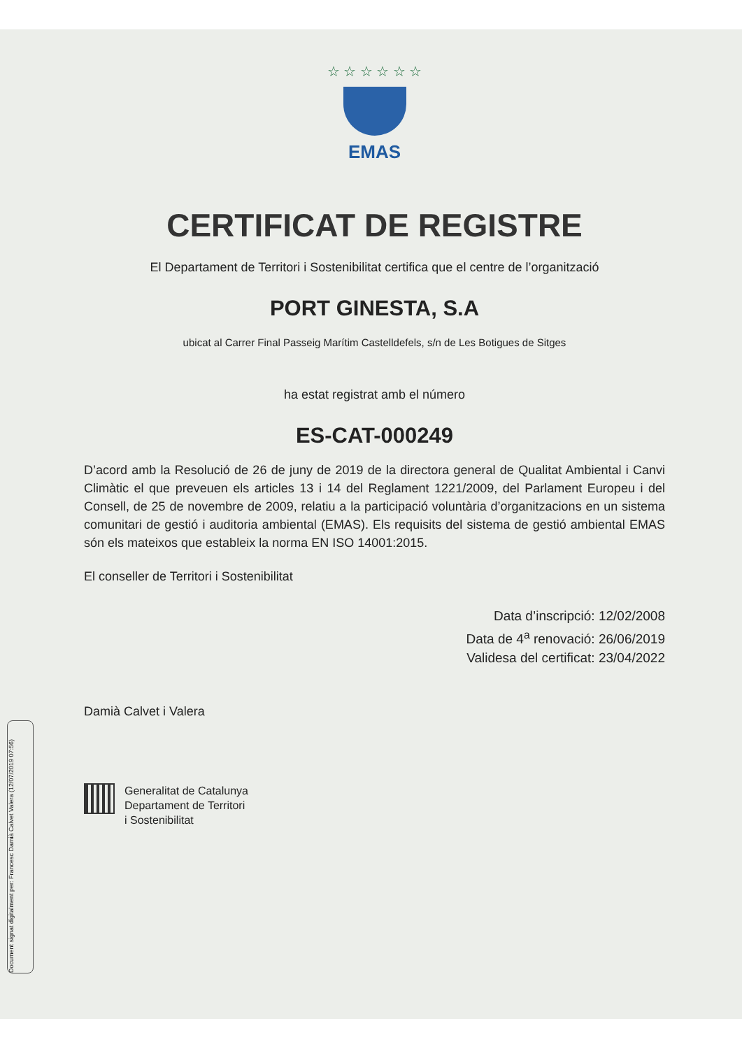Document signat digitalment per: Francesc Damià Calvet Valera (12/07/2019 07:56)
☆ ☆ ☆ ☆ ☆ ☆
EMAS
CERTIFICAT DE REGISTRE
El Departament de Territori i Sostenibilitat certifica que el centre de l’organització
PORT GINESTA, S.A
ubicat al Carrer Final Passeig Marítim Castelldefels, s/n de Les Botigues de Sitges
ha estat registrat amb el número
ES-CAT-000249
D’acord amb la Resolució de 26 de juny de 2019 de la directora general de Qualitat Ambiental i Canvi Climàtic el que preveuen els articles 13 i 14 del Reglament 1221/2009, del Parlament Europeu i del Consell, de 25 de novembre de 2009, relatiu a la participació voluntària d’organitzacions en un sistema comunitari de gestió i auditoria ambiental (EMAS). Els requisits del sistema de gestió ambiental EMAS són els mateixos que estableix la norma EN ISO 14001:2015.
El conseller de Territori i Sostenibilitat
Data d’inscripció: 12/02/2008
Data de 4<sup>a</sup> renovació: 26/06/2019
Validesa del certificat: 23/04/2022
Damià Calvet i Valera
Generalitat de Catalunya
Departament de Territori
i Sostenibilitat